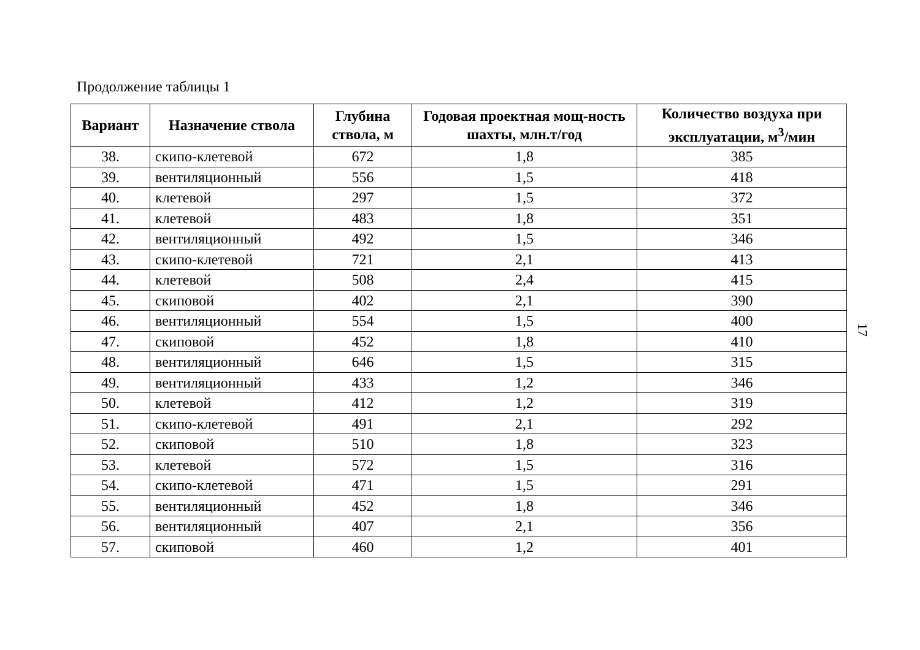Продолжение таблицы 1
| Вариант | Назначение ствола | Глубина ствола, м | Годовая проектная мощ-ность шахты, млн.т/год | Количество воздуха при эксплуатации, м<sup>3</sup>/мин |
| --- | --- | --- | --- | --- |
| 38. | скипо-клетевой | 672 | 1,8 | 385 |
| 39. | вентиляционный | 556 | 1,5 | 418 |
| 40. | клетевой | 297 | 1,5 | 372 |
| 41. | клетевой | 483 | 1,8 | 351 |
| 42. | вентиляционный | 492 | 1,5 | 346 |
| 43. | скипо-клетевой | 721 | 2,1 | 413 |
| 44. | клетевой | 508 | 2,4 | 415 |
| 45. | скиповой | 402 | 2,1 | 390 |
| 46. | вентиляционный | 554 | 1,5 | 400 |
| 47. | скиповой | 452 | 1,8 | 410 |
| 48. | вентиляционный | 646 | 1,5 | 315 |
| 49. | вентиляционный | 433 | 1,2 | 346 |
| 50. | клетевой | 412 | 1,2 | 319 |
| 51. | скипо-клетевой | 491 | 2,1 | 292 |
| 52. | скиповой | 510 | 1,8 | 323 |
| 53. | клетевой | 572 | 1,5 | 316 |
| 54. | скипо-клетевой | 471 | 1,5 | 291 |
| 55. | вентиляционный | 452 | 1,8 | 346 |
| 56. | вентиляционный | 407 | 2,1 | 356 |
| 57. | скиповой | 460 | 1,2 | 401 |
17